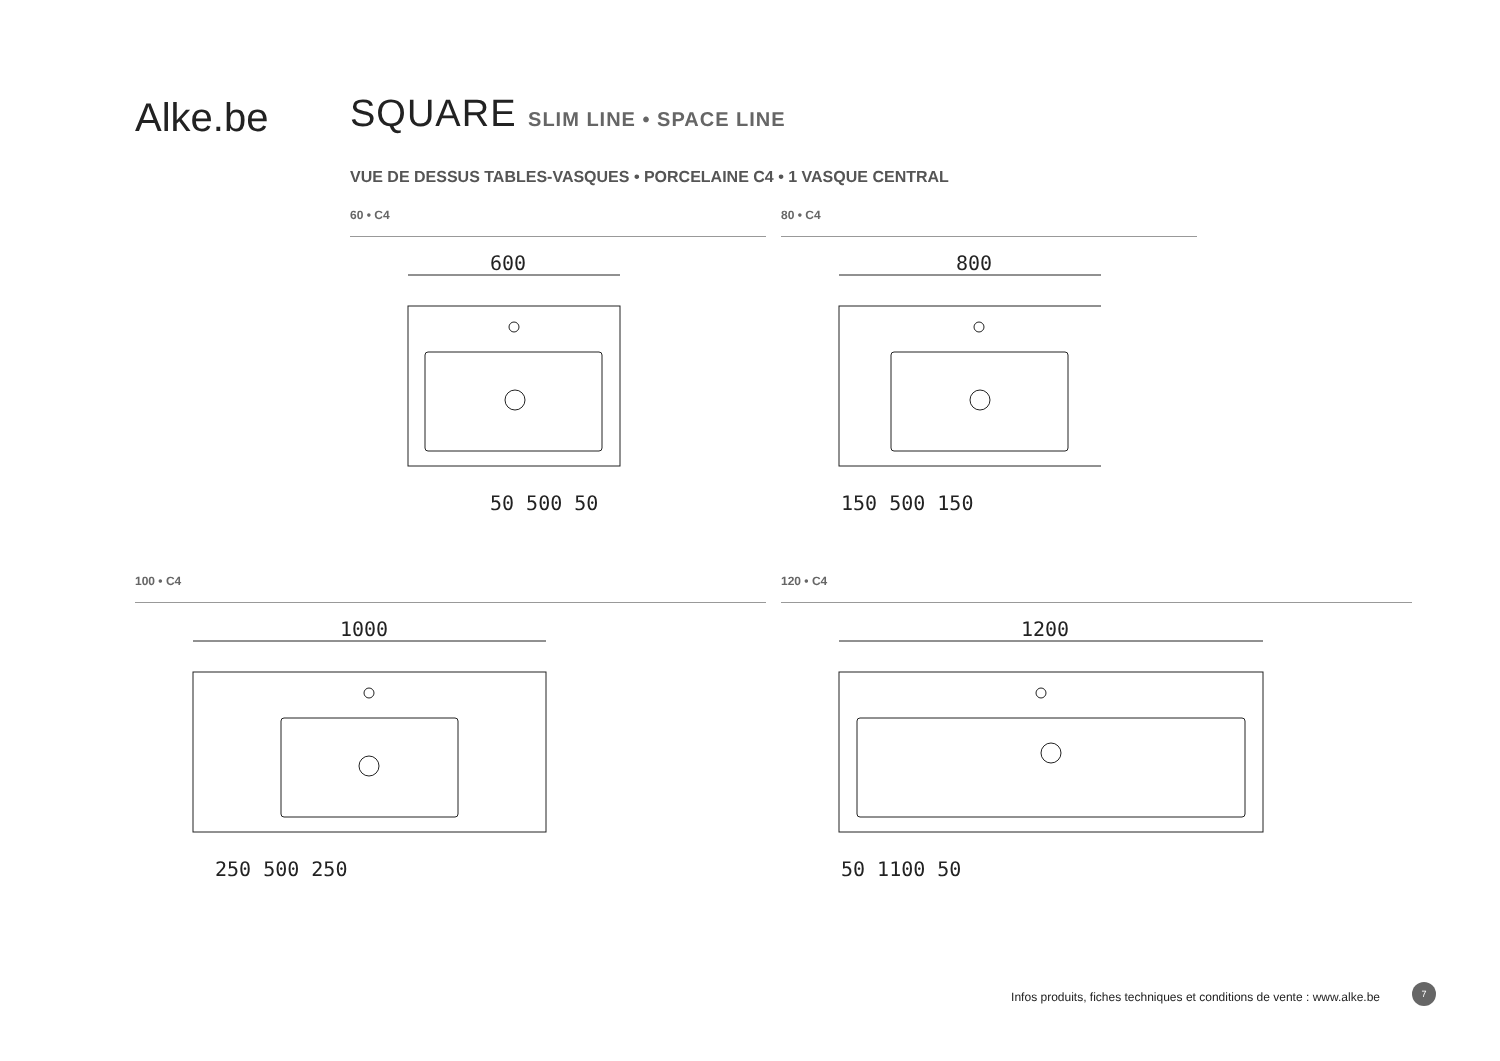Alke.be SQUARE SLIM LINE • SPACE LINE
VUE DE DESSUS TABLES-VASQUES • PORCELAINE C4 • 1 VASQUE CENTRAL
60 • C4 80 • C4
100 • C4 120 • C4
600
50 500 50
800
150 500 150
1000
250 500 250
1200
50 1100 50
Infos produits, fiches techniques et conditions de vente : www.alke.be
7